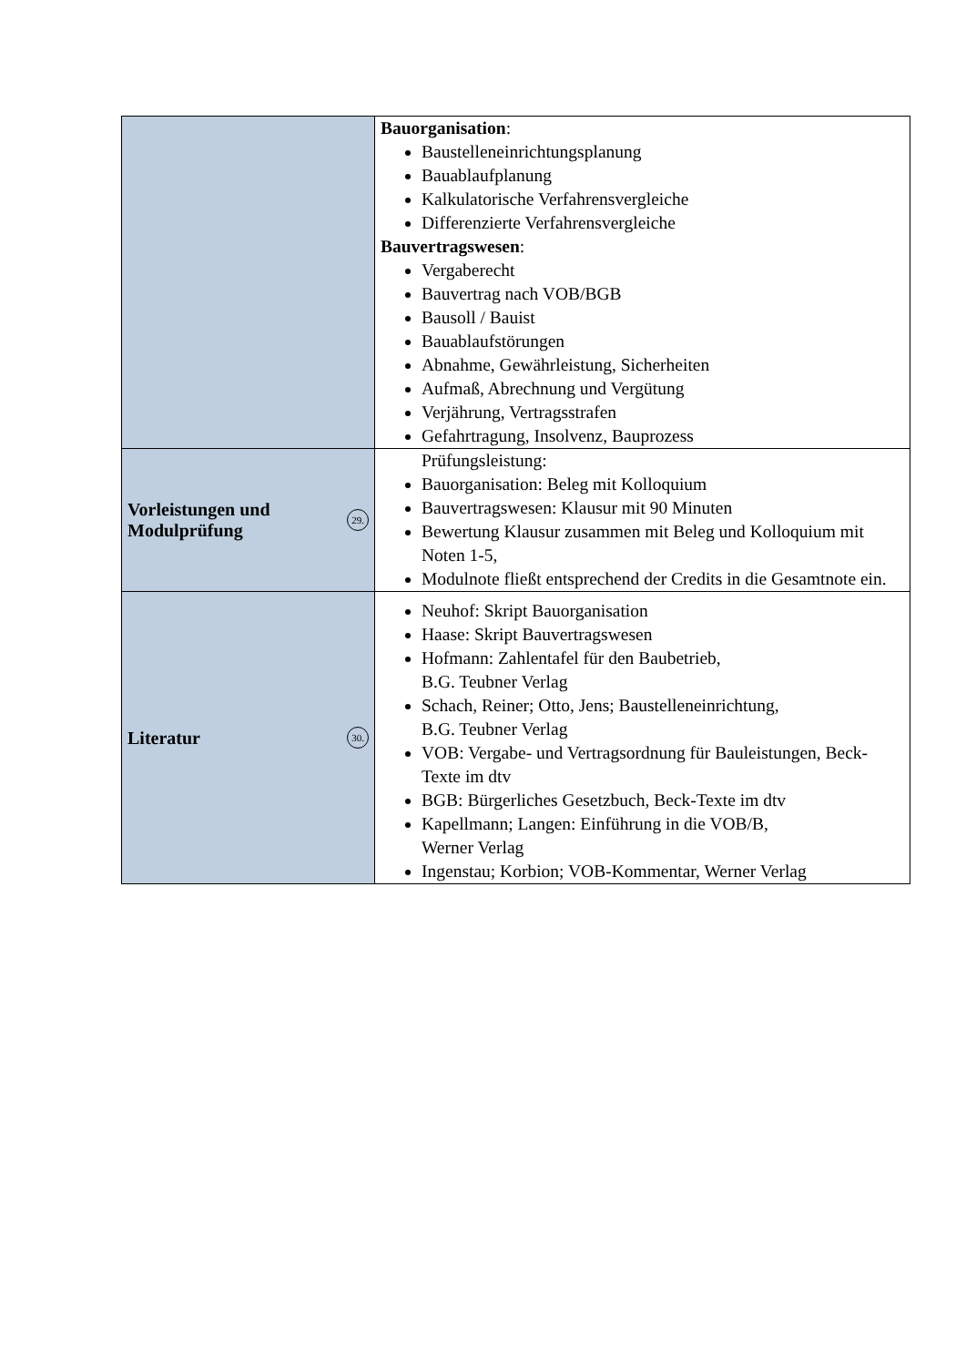| | Bauorganisation : Baustelleneinrichtungsplanung Bauablaufplanung Kalkulatorische Verfahrensvergleiche Differenzierte Verfahrensvergleiche Bauvertragswesen : Vergaberecht Bauvertrag nach VOB/BGB Bausoll / Bauist Bauablaufstörungen Abnahme, Gewährleistung, Sicherheiten Aufmaß, Abrechnung und Vergütung Verjährung, Vertragsstrafen Gefahrtragung, Insolvenz, Bauprozess |
| Vorleistungen und Modulprüfung 29. | Prüfungsleistung: Bauorganisation: Beleg mit Kolloquium Bauvertragswesen: Klausur mit 90 Minuten Bewertung Klausur zusammen mit Beleg und Kolloquium mit Noten 1-5, Modulnote fließt entsprechend der Credits in die Gesamtnote ein. |
| Literatur 30. | Neuhof: Skript Bauorganisation Haase: Skript Bauvertragswesen Hofmann: Zahlentafel für den Baubetrieb, B.G. Teubner Verlag Schach, Reiner; Otto, Jens; Baustelleneinrichtung, B.G. Teubner Verlag VOB: Vergabe- und Vertragsordnung für Bauleistungen, Beck-Texte im dtv BGB: Bürgerliches Gesetzbuch, Beck-Texte im dtv Kapellmann; Langen: Einführung in die VOB/B, Werner Verlag Ingenstau; Korbion; VOB-Kommentar, Werner Verlag |